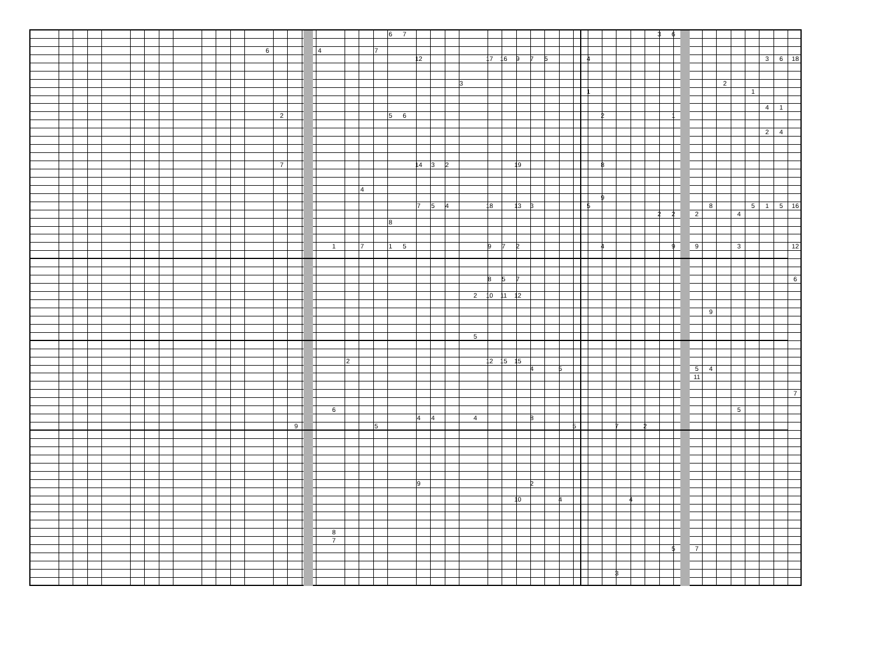6 7 3 6 6 4 7 12 17 16 9 7 5 4 3 6 18 3 2 1 1 4 1 2 5 6 2 1 2 4 7 14 3 2 19 8 4 9 7 5 4 18 13 3 5 8 5 1 5 16 2 2 2 4 8 1 7 1 5 9 7 2 4 9 9 3 12 8 5 7 6 2 10 11 12 9 5 2 12 15 15 4 5 5 4 11 7 6 5 4 4 4 8 9 5 5 7 2 9 2 10 4 4 8 7 5 7 3